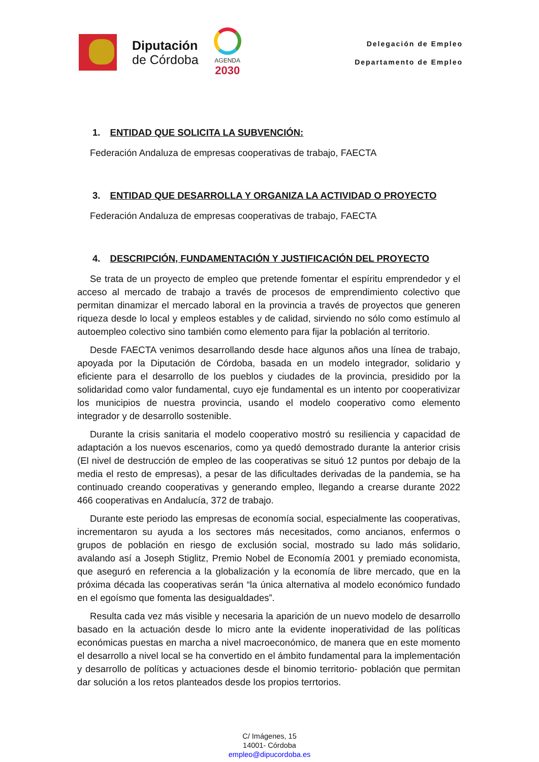Diputación
de Córdoba
AGENDA
2030
Delegación de Empleo
Departamento de Empleo
1. ENTIDAD QUE SOLICITA LA SUBVENCIÓN:
Federación Andaluza de empresas cooperativas de trabajo, FAECTA
3. ENTIDAD QUE DESARROLLA Y ORGANIZA LA ACTIVIDAD O PROYECTO
Federación Andaluza de empresas cooperativas de trabajo, FAECTA
4. DESCRIPCIÓN, FUNDAMENTACIÓN Y JUSTIFICACIÓN DEL PROYECTO
Se trata de un proyecto de empleo que pretende fomentar el espíritu emprendedor y el acceso al mercado de trabajo a través de procesos de emprendimiento colectivo que permitan dinamizar el mercado laboral en la provincia a través de proyectos que generen riqueza desde lo local y empleos estables y de calidad, sirviendo no sólo como estímulo al autoempleo colectivo sino también como elemento para fijar la población al territorio.
Desde FAECTA venimos desarrollando desde hace algunos años una línea de trabajo, apoyada por la Diputación de Córdoba, basada en un modelo integrador, solidario y eficiente para el desarrollo de los pueblos y ciudades de la provincia, presidido por la solidaridad como valor fundamental, cuyo eje fundamental es un intento por cooperativizar los municipios de nuestra provincia, usando el modelo cooperativo como elemento integrador y de desarrollo sostenible.
Durante la crisis sanitaria el modelo cooperativo mostró su resiliencia y capacidad de adaptación a los nuevos escenarios, como ya quedó demostrado durante la anterior crisis (El nivel de destrucción de empleo de las cooperativas se situó 12 puntos por debajo de la media el resto de empresas), a pesar de las dificultades derivadas de la pandemia, se ha continuado creando cooperativas y generando empleo, llegando a crearse durante 2022 466 cooperativas en Andalucía, 372 de trabajo.
Durante este periodo las empresas de economía social, especialmente las cooperativas, incrementaron su ayuda a los sectores más necesitados, como ancianos, enfermos o grupos de población en riesgo de exclusión social, mostrado su lado más solidario, avalando así a Joseph Stiglitz, Premio Nobel de Economía 2001 y premiado economista, que aseguró en referencia a la globalización y la economía de libre mercado, que en la próxima década las cooperativas serán “la única alternativa al modelo económico fundado en el egoísmo que fomenta las desigualdades”.
Resulta cada vez más visible y necesaria la aparición de un nuevo modelo de desarrollo basado en la actuación desde lo micro ante la evidente inoperatividad de las políticas económicas puestas en marcha a nivel macroeconómico, de manera que en este momento el desarrollo a nivel local se ha convertido en el ámbito fundamental para la implementación y desarrollo de políticas y actuaciones desde el binomio territorio- población que permitan dar solución a los retos planteados desde los propios terrtorios.
C/ Imágenes, 15
14001- Córdoba
empleo@dipucordoba.es